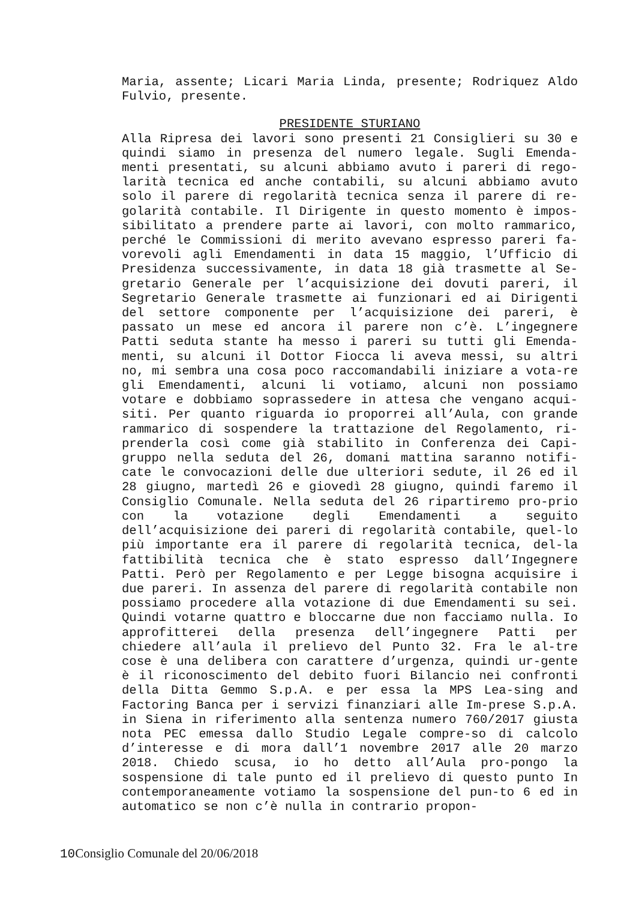Maria, assente; Licari Maria Linda, presente; Rodriquez Aldo Fulvio, presente.
PRESIDENTE STURIANO
Alla Ripresa dei lavori sono presenti 21 Consiglieri su 30 e quindi siamo in presenza del numero legale. Sugli Emenda-menti presentati, su alcuni abbiamo avuto i pareri di rego-larità tecnica ed anche contabili, su alcuni abbiamo avuto solo il parere di regolarità tecnica senza il parere di re-golarità contabile. Il Dirigente in questo momento è impos-sibilitato a prendere parte ai lavori, con molto rammarico, perché le Commissioni di merito avevano espresso pareri fa-vorevoli agli Emendamenti in data 15 maggio, l’Ufficio di Presidenza successivamente, in data 18 già trasmette al Se-gretario Generale per l’acquisizione dei dovuti pareri, il Segretario Generale trasmette ai funzionari ed ai Dirigenti del settore componente per l’acquisizione dei pareri, è passato un mese ed ancora il parere non c’è. L’ingegnere Patti seduta stante ha messo i pareri su tutti gli Emenda-menti, su alcuni il Dottor Fiocca li aveva messi, su altri no, mi sembra una cosa poco raccomandabili iniziare a vota-re gli Emendamenti, alcuni li votiamo, alcuni non possiamo votare e dobbiamo soprassedere in attesa che vengano acqui-siti. Per quanto riguarda io proporrei all’Aula, con grande rammarico di sospendere la trattazione del Regolamento, ri-prenderla così come già stabilito in Conferenza dei Capi-gruppo nella seduta del 26, domani mattina saranno notifi-cate le convocazioni delle due ulteriori sedute, il 26 ed il 28 giugno, martedì 26 e giovedì 28 giugno, quindi faremo il Consiglio Comunale. Nella seduta del 26 ripartiremo pro-prio con la votazione degli Emendamenti a seguito dell’acquisizione dei pareri di regolarità contabile, quel-lo più importante era il parere di regolarità tecnica, del-la fattibilità tecnica che è stato espresso dall’Ingegnere Patti. Però per Regolamento e per Legge bisogna acquisire i due pareri. In assenza del parere di regolarità contabile non possiamo procedere alla votazione di due Emendamenti su sei. Quindi votarne quattro e bloccarne due non facciamo nulla. Io approfitterei della presenza dell’ingegnere Patti per chiedere all’aula il prelievo del Punto 32. Fra le al-tre cose è una delibera con carattere d’urgenza, quindi ur-gente è il riconoscimento del debito fuori Bilancio nei confronti della Ditta Gemmo S.p.A. e per essa la MPS Lea-sing and Factoring Banca per i servizi finanziari alle Im-prese S.p.A. in Siena in riferimento alla sentenza numero 760/2017 giusta nota PEC emessa dallo Studio Legale compre-so di calcolo d’interesse e di mora dall’1 novembre 2017 alle 20 marzo 2018. Chiedo scusa, io ho detto all’Aula pro-pongo la sospensione di tale punto ed il prelievo di questo punto In contemporaneamente votiamo la sospensione del pun-to 6 ed in automatico se non c’è nulla in contrario propon-
10 Consiglio Comunale del 20/06/2018